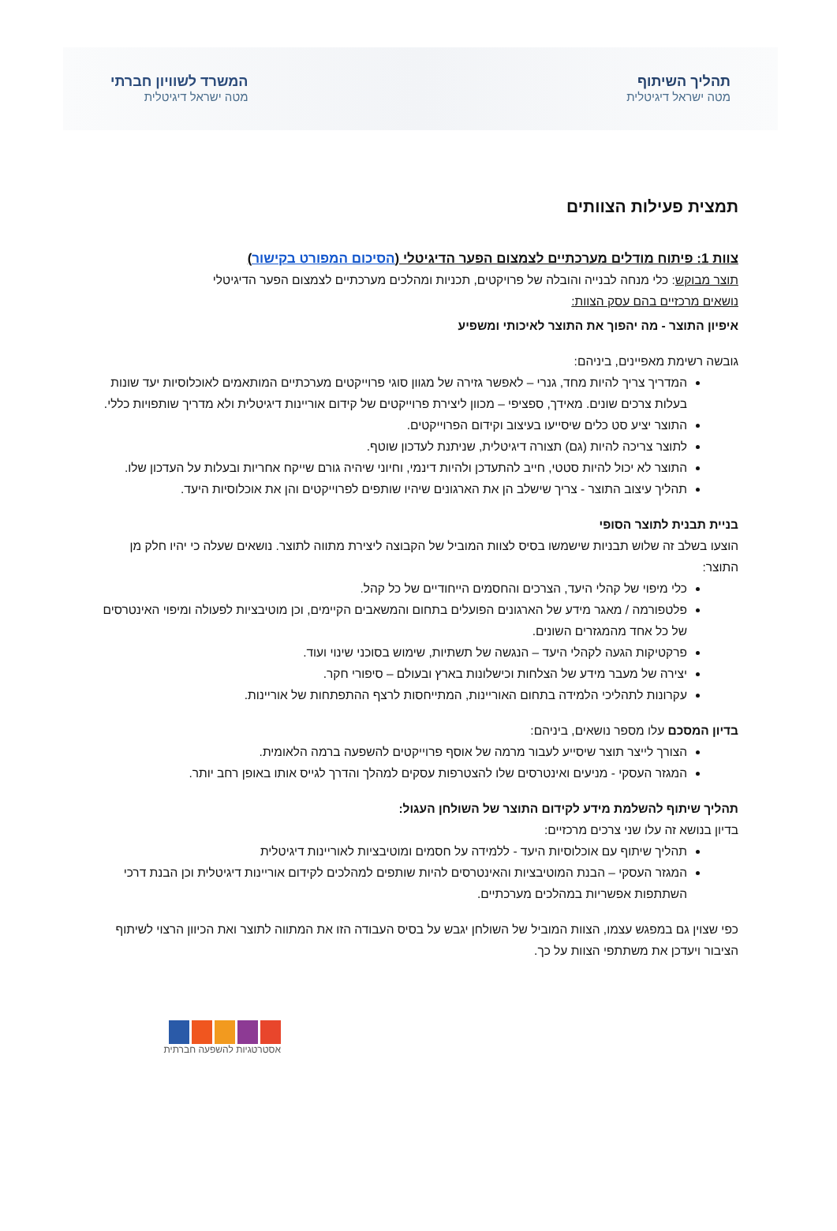תהליך השיתוף
מטה ישראל דיגיטלית
המשרד לשוויון חברתי
מטה ישראל דיגיטלית
תמצית פעילות הצוותים
צוות 1: פיתוח מודלים מערכתיים לצמצום הפער הדיגיטלי (הסיכום המפורט בקישור)
תוצר מבוקש: כלי מנחה לבנייה והובלה של פרויקטים, תכניות ומהלכים מערכתיים לצמצום הפער הדיגיטלי
נושאים מרכזיים בהם עסק הצוות:
איפיון התוצר - מה יהפוך את התוצר לאיכותי ומשפיע
גובשה רשימת מאפיינים, ביניהם:
המדריך צריך להיות מחד, גנרי – לאפשר גזירה של מגוון סוגי פרוייקטים מערכתיים המותאמים לאוכלוסיות יעד שונות בעלות צרכים שונים. מאידך, ספציפי – מכוון ליצירת פרוייקטים של קידום אוריינות דיגיטלית ולא מדריך שותפויות כללי.
התוצר יציע סט כלים שיסייעו בעיצוב וקידום הפרוייקטים.
לתוצר צריכה להיות (גם) תצורה דיגיטלית, שניתנת לעדכון שוטף.
התוצר לא יכול להיות סטטי, חייב להתעדכן ולהיות דינמי, וחיוני שיהיה גורם שייקח אחריות ובעלות על העדכון שלו.
תהליך עיצוב התוצר - צריך שישלב הן את הארגונים שיהיו שותפים לפרוייקטים והן את אוכלוסיות היעד.
בניית תבנית לתוצר הסופי
הוצעו בשלב זה שלוש תבניות שישמשו בסיס לצוות המוביל של הקבוצה ליצירת מתווה לתוצר. נושאים שעלה כי יהיו חלק מן התוצר:
כלי מיפוי של קהלי היעד, הצרכים והחסמים הייחודיים של כל קהל.
פלטפורמה / מאגר מידע של הארגונים הפועלים בתחום והמשאבים הקיימים, וכן מוטיבציות לפעולה ומיפוי האינטרסים של כל אחד מהמגזרים השונים.
פרקטיקות הגעה לקהלי היעד – הנגשה של תשתיות, שימוש בסוכני שינוי ועוד.
יצירה של מעבר מידע של הצלחות וכישלונות בארץ ובעולם – סיפורי חקר.
עקרונות לתהליכי הלמידה בתחום האוריינות, המתייחסות לרצף ההתפתחות של אוריינות.
בדיון המסכם עלו מספר נושאים, ביניהם:
הצורך לייצר תוצר שיסייע לעבור מרמה של אוסף פרוייקטים להשפעה ברמה הלאומית.
המגזר העסקי - מניעים ואינטרסים שלו להצטרפות עסקים למהלך והדרך לגייס אותו באופן רחב יותר.
תהליך שיתוף להשלמת מידע לקידום התוצר של השולחן העגול:
בדיון בנושא זה עלו שני צרכים מרכזיים:
תהליך שיתוף עם אוכלוסיות היעד - ללמידה על חסמים ומוטיבציות לאוריינות דיגיטלית
המגזר העסקי – הבנת המוטיבציות והאינטרסים להיות שותפים למהלכים לקידום אוריינות דיגיטלית וכן הבנת דרכי השתתפות אפשריות במהלכים מערכתיים.
כפי שצוין גם במפגש עצמו, הצוות המוביל של השולחן יגבש על בסיס העבודה הזו את המתווה לתוצר ואת הכיוון הרצוי לשיתוף הציבור ויעדכן את משתתפי הצוות על כך.
אסטרטגיות להשפעה חברתית